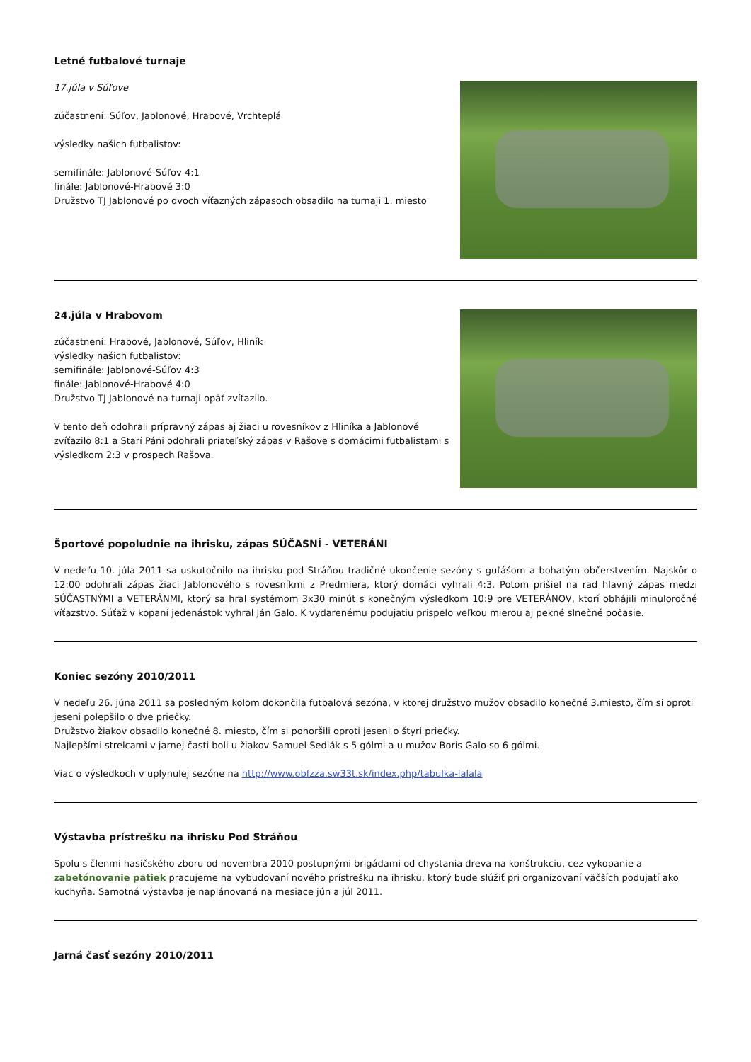Letné futbalové turnaje
17.júla v Súľove
zúčastnení: Súľov, Jablonové, Hrabové, Vrchteplá
výsledky našich futbalistov:
semifinále: Jablonové-Súľov 4:1
finále: Jablonové-Hrabové 3:0
Družstvo TJ Jablonové po dvoch víťazných zápasoch obsadilo na turnaji 1. miesto
24.júla v Hrabovom
zúčastnení: Hrabové, Jablonové, Súľov, Hliník
výsledky našich futbalistov:
semifinále: Jablonové-Súľov 4:3
finále: Jablonové-Hrabové 4:0
Družstvo TJ Jablonové na turnaji opäť zvíťazilo.
V tento deň odohrali prípravný zápas aj žiaci u rovesníkov z Hliníka a Jablonové zvíťazilo 8:1 a Starí Páni odohrali priateľský zápas v Rašove s domácimi futbalistami s výsledkom 2:3 v prospech Rašova.
Športové popoludnie na ihrisku, zápas SÚČASNÍ - VETERÁNI
V nedeľu 10. júla 2011 sa uskutočnilo na ihrisku pod Stráňou tradičné ukončenie sezóny s guľášom a bohatým občerstvením. Najskôr o 12:00 odohrali zápas žiaci Jablonového s rovesníkmi z Predmiera, ktorý domáci vyhrali 4:3. Potom prišiel na rad hlavný zápas medzi SÚČASTNÝMI a VETERÁNMI, ktorý sa hral systémom 3x30 minút s konečným výsledkom 10:9 pre VETERÁNOV, ktorí obhájili minuloročné víťazstvo. Súťaž v kopaní jedenástok vyhral Ján Galo. K vydarenému podujatiu prispelo veľkou mierou aj pekné slnečné počasie.
Koniec sezóny 2010/2011
V nedeľu 26. júna 2011 sa posledným kolom dokončila futbalová sezóna, v ktorej družstvo mužov obsadilo konečné 3.miesto, čím si oproti jeseni polepšilo o dve priečky.
Družstvo žiakov obsadilo konečné 8. miesto, čím si pohoršili oproti jeseni o štyri priečky.
Najlepšími strelcami v jarnej časti boli u žiakov Samuel Sedlák s 5 gólmi a u mužov Boris Galo so 6 gólmi.
Viac o výsledkoch v uplynulej sezóne na http://www.obfzza.sw33t.sk/index.php/tabulka-lalala
Výstavba prístrešku na ihrisku Pod Stráňou
Spolu s členmi hasičského zboru od novembra 2010 postupnými brigádami od chystania dreva na konštrukciu, cez vykopanie a zabetónovanie pätiek pracujeme na vybudovaní nového prístrešku na ihrisku, ktorý bude slúžiť pri organizovaní väčších podujatí ako kuchyňa. Samotná výstavba je naplánovaná na mesiace jún a júl 2011.
Jarná časť sezóny 2010/2011